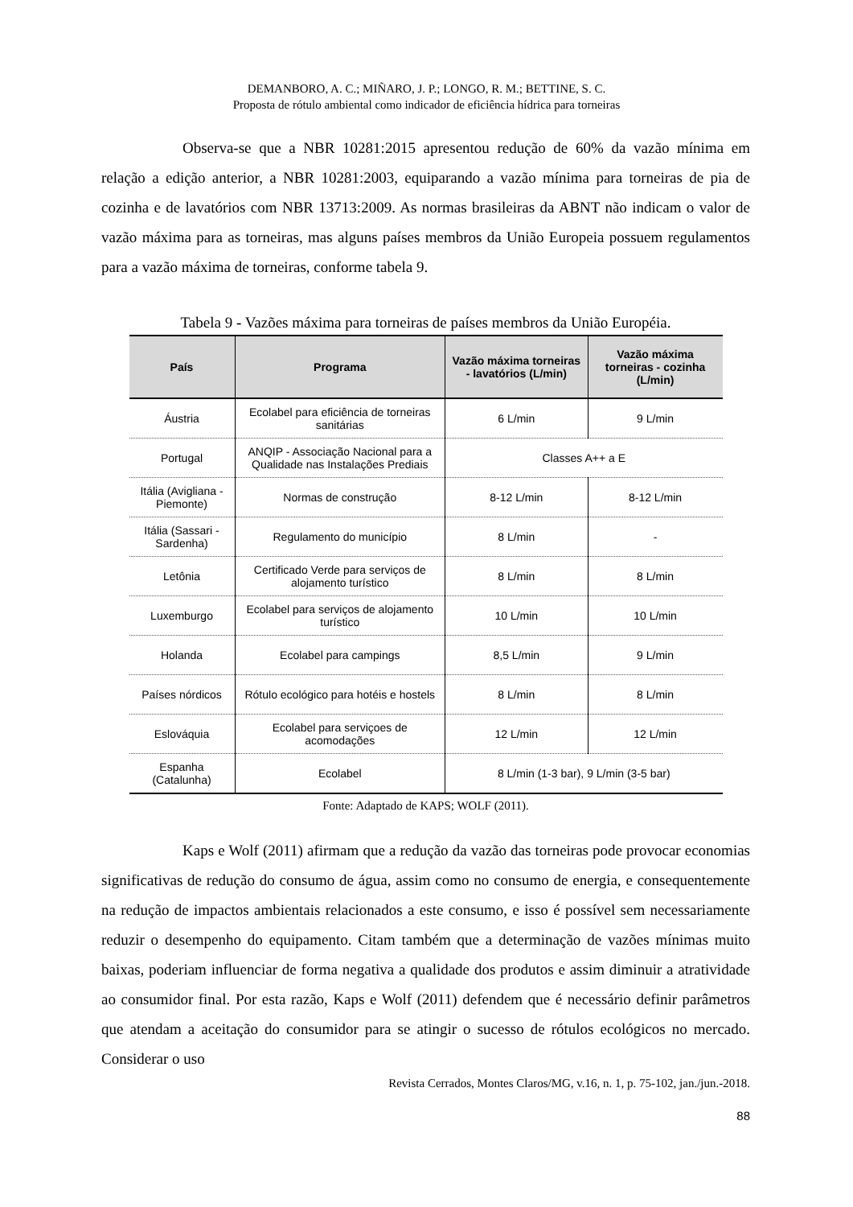DEMANBORO, A. C.; MIÑARO, J. P.; LONGO, R. M.; BETTINE, S. C.
Proposta de rótulo ambiental como indicador de eficiência hídrica para torneiras
Observa-se que a NBR 10281:2015 apresentou redução de 60% da vazão mínima em relação a edição anterior, a NBR 10281:2003, equiparando a vazão mínima para torneiras de pia de cozinha e de lavatórios com NBR 13713:2009. As normas brasileiras da ABNT não indicam o valor de vazão máxima para as torneiras, mas alguns países membros da União Europeia possuem regulamentos para a vazão máxima de torneiras, conforme tabela 9.
Tabela 9 - Vazões máxima para torneiras de países membros da União Européia.
| País | Programa | Vazão máxima torneiras - lavatórios (L/min) | Vazão máxima torneiras - cozinha (L/min) |
| --- | --- | --- | --- |
| Áustria | Ecolabel para eficiência de torneiras sanitárias | 6 L/min | 9 L/min |
| Portugal | ANQIP - Associação Nacional para a Qualidade nas Instalações Prediais | Classes A++ a E | |
| Itália (Avigliana - Piemonte) | Normas de construção | 8-12 L/min | 8-12 L/min |
| Itália (Sassari - Sardenha) | Regulamento do município | 8 L/min | - |
| Letônia | Certificado Verde para serviços de alojamento turístico | 8 L/min | 8 L/min |
| Luxemburgo | Ecolabel para serviços de alojamento turístico | 10 L/min | 10 L/min |
| Holanda | Ecolabel para campings | 8,5 L/min | 9 L/min |
| Países nórdicos | Rótulo ecológico para hotéis e hostels | 8 L/min | 8 L/min |
| Eslováquia | Ecolabel para serviçoes de acomodações | 12 L/min | 12 L/min |
| Espanha (Catalunha) | Ecolabel | 8 L/min (1-3 bar), 9 L/min (3-5 bar) | |
Fonte: Adaptado de KAPS; WOLF (2011).
Kaps e Wolf (2011) afirmam que a redução da vazão das torneiras pode provocar economias significativas de redução do consumo de água, assim como no consumo de energia, e consequentemente na redução de impactos ambientais relacionados a este consumo, e isso é possível sem necessariamente reduzir o desempenho do equipamento. Citam também que a determinação de vazões mínimas muito baixas, poderiam influenciar de forma negativa a qualidade dos produtos e assim diminuir a atratividade ao consumidor final. Por esta razão, Kaps e Wolf (2011) defendem que é necessário definir parâmetros que atendam a aceitação do consumidor para se atingir o sucesso de rótulos ecológicos no mercado. Considerar o uso
Revista Cerrados, Montes Claros/MG, v.16, n. 1, p. 75-102, jan./jun.-2018.
88